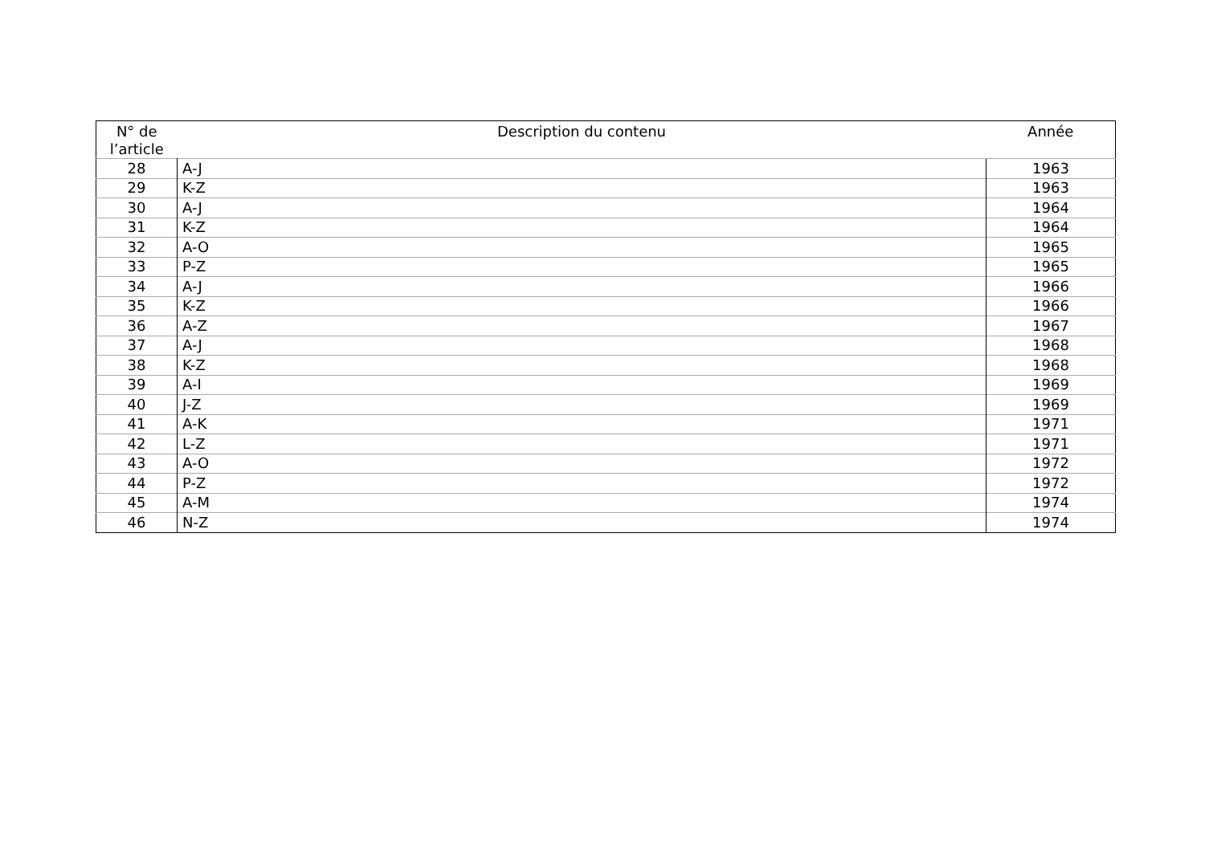| N° de l’article | Description du contenu | Année |
| --- | --- | --- |
| 28 | A-J | 1963 |
| 29 | K-Z | 1963 |
| 30 | A-J | 1964 |
| 31 | K-Z | 1964 |
| 32 | A-O | 1965 |
| 33 | P-Z | 1965 |
| 34 | A-J | 1966 |
| 35 | K-Z | 1966 |
| 36 | A-Z | 1967 |
| 37 | A-J | 1968 |
| 38 | K-Z | 1968 |
| 39 | A-I | 1969 |
| 40 | J-Z | 1969 |
| 41 | A-K | 1971 |
| 42 | L-Z | 1971 |
| 43 | A-O | 1972 |
| 44 | P-Z | 1972 |
| 45 | A-M | 1974 |
| 46 | N-Z | 1974 |